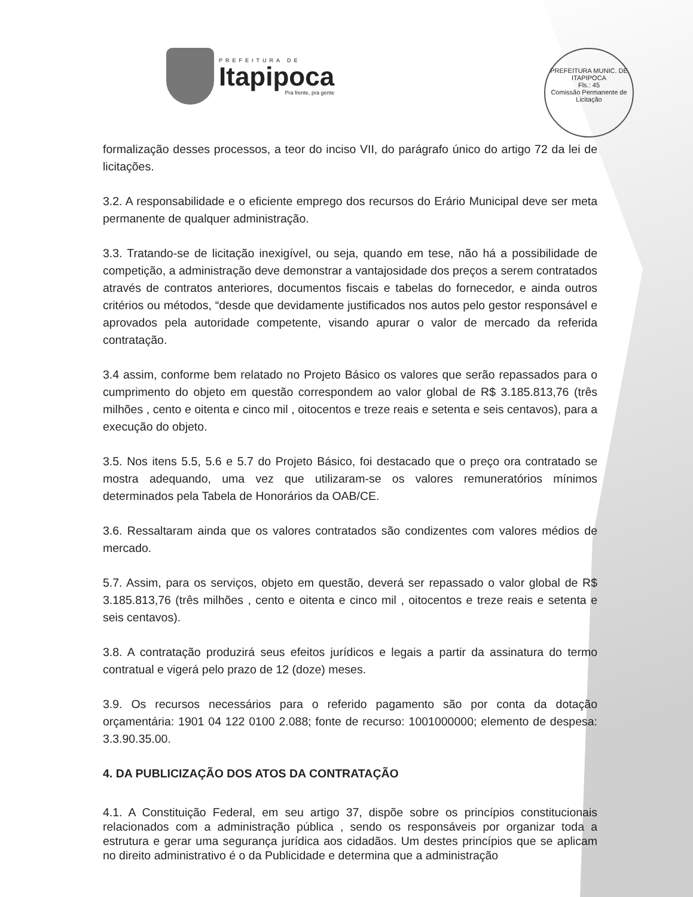PREFEITURA DE
Itapipoca
Pra frente, pra gente
PREFEITURA MUNIC. DE ITAPIPOCA
Fls.: 45
Comissão Permanente de Licitação
formalização desses processos, a teor do inciso VII, do parágrafo único do artigo 72 da lei de licitações.
3.2. A responsabilidade e o eficiente emprego dos recursos do Erário Municipal deve ser meta permanente de qualquer administração.
3.3. Tratando-se de licitação inexigível, ou seja, quando em tese, não há a possibilidade de competição, a administração deve demonstrar a vantajosidade dos preços a serem contratados através de contratos anteriores, documentos fiscais e tabelas do fornecedor, e ainda outros critérios ou métodos, “desde que devidamente justificados nos autos pelo gestor responsável e aprovados pela autoridade competente, visando apurar o valor de mercado da referida contratação.
3.4 assim, conforme bem relatado no Projeto Básico os valores que serão repassados para o cumprimento do objeto em questão correspondem ao valor global de R$ 3.185.813,76 (três milhões , cento e oitenta e cinco mil , oitocentos e treze reais e setenta e seis centavos), para a execução do objeto.
3.5. Nos itens 5.5, 5.6 e 5.7 do Projeto Básico, foi destacado que o preço ora contratado se mostra adequando, uma vez que utilizaram-se os valores remuneratórios mínimos determinados pela Tabela de Honorários da OAB/CE.
3.6. Ressaltaram ainda que os valores contratados são condizentes com valores médios de mercado.
5.7. Assim, para os serviços, objeto em questão, deverá ser repassado o valor global de R$ 3.185.813,76 (três milhões , cento e oitenta e cinco mil , oitocentos e treze reais e setenta e seis centavos).
3.8. A contratação produzirá seus efeitos jurídicos e legais a partir da assinatura do termo contratual e vigerá pelo prazo de 12 (doze) meses.
3.9. Os recursos necessários para o referido pagamento são por conta da dotação orçamentária: 1901 04 122 0100 2.088; fonte de recurso: 1001000000; elemento de despesa: 3.3.90.35.00.
4. DA PUBLICIZAÇÃO DOS ATOS DA CONTRATAÇÃO
4.1. A Constituição Federal, em seu artigo 37, dispõe sobre os princípios constitucionais relacionados com a administração pública , sendo os responsáveis por organizar toda a estrutura e gerar uma segurança jurídica aos cidadãos. Um destes princípios que se aplicam no direito administrativo é o da Publicidade e determina que a administração